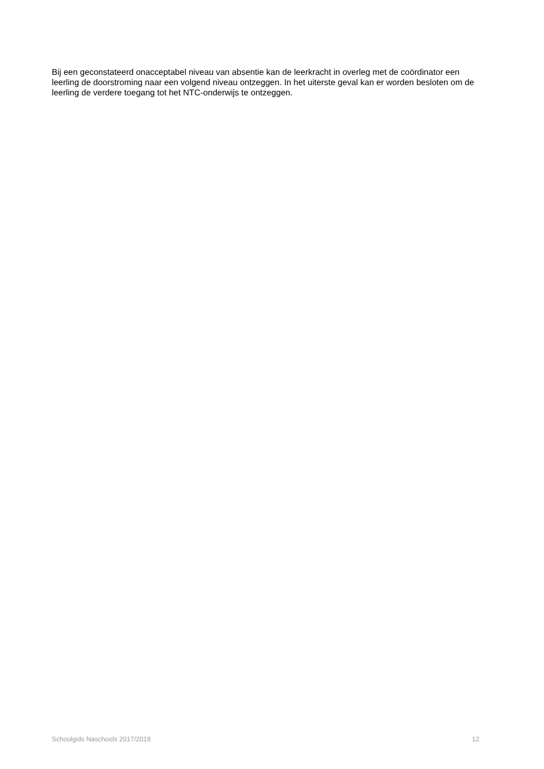Bij een geconstateerd onacceptabel niveau van absentie kan de leerkracht in overleg met de coördinator een leerling de doorstroming naar een volgend niveau ontzeggen. In het uiterste geval kan er worden besloten om de leerling de verdere toegang tot het NTC-onderwijs te ontzeggen.
Schoolgids Naschools 2017/2018 12